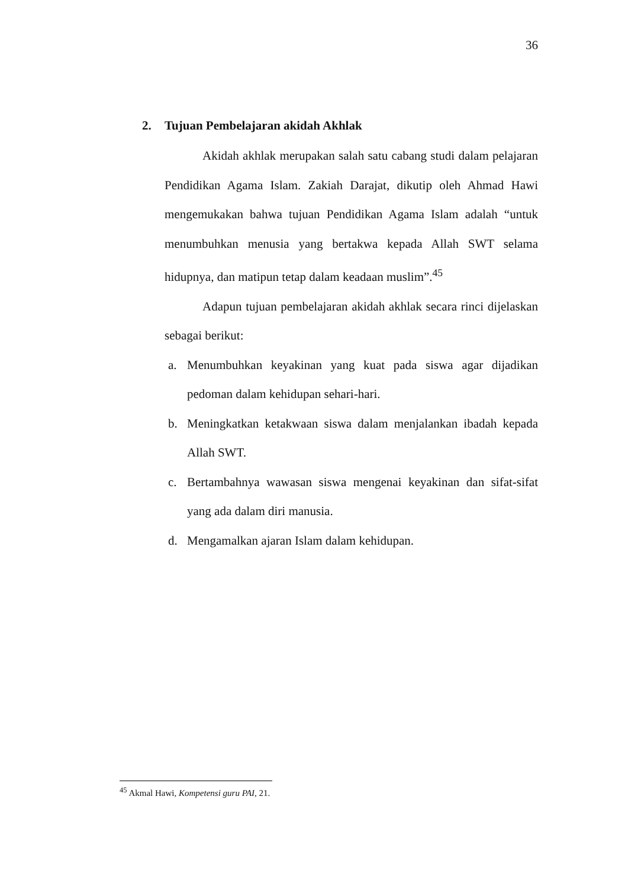36
2. Tujuan Pembelajaran akidah Akhlak
Akidah akhlak merupakan salah satu cabang studi dalam pelajaran Pendidikan Agama Islam. Zakiah Darajat, dikutip oleh Ahmad Hawi mengemukakan bahwa tujuan Pendidikan Agama Islam adalah “untuk menumbuhkan menusia yang bertakwa kepada Allah SWT selama hidupnya, dan matipun tetap dalam keadaan muslim”.<sup>45</sup>
Adapun tujuan pembelajaran akidah akhlak secara rinci dijelaskan sebagai berikut:
a. Menumbuhkan keyakinan yang kuat pada siswa agar dijadikan pedoman dalam kehidupan sehari-hari.
b. Meningkatkan ketakwaan siswa dalam menjalankan ibadah kepada Allah SWT.
c. Bertambahnya wawasan siswa mengenai keyakinan dan sifat-sifat yang ada dalam diri manusia.
d. Mengamalkan ajaran Islam dalam kehidupan.
<sup>45</sup> Akmal Hawi, Kompetensi guru PAI, 21.